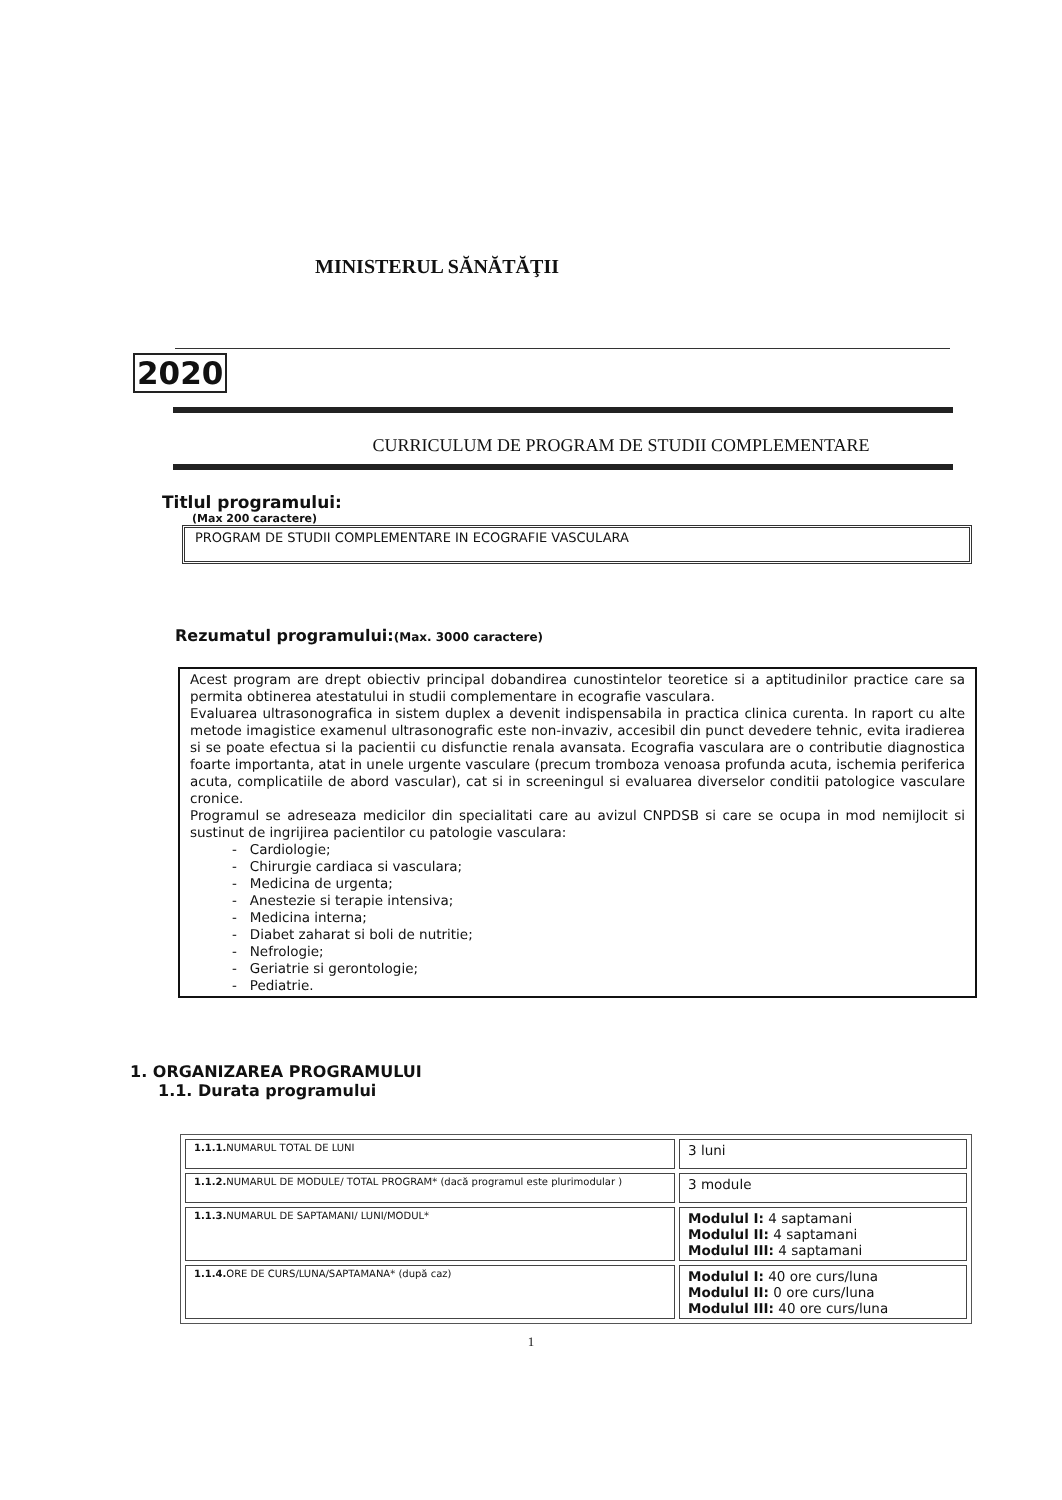MINISTERUL SĂNĂTĂŢII
2020
CURRICULUM DE PROGRAM DE STUDII COMPLEMENTARE
Titlul programului:
(Max 200 caractere)
PROGRAM DE STUDII COMPLEMENTARE IN ECOGRAFIE VASCULARA
Rezumatul programului:(Max. 3000 caractere)
Acest program are drept obiectiv principal dobandirea cunostintelor teoretice si a aptitudinilor practice care sa permita obtinerea atestatului in studii complementare in ecografie vasculara.
Evaluarea ultrasonografica in sistem duplex a devenit indispensabila in practica clinica curenta. In raport cu alte metode imagistice examenul ultrasonografic este non-invaziv, accesibil din punct devedere tehnic, evita iradierea si se poate efectua si la pacientii cu disfunctie renala avansata. Ecografia vasculara are o contributie diagnostica foarte importanta, atat in unele urgente vasculare (precum tromboza venoasa profunda acuta, ischemia periferica acuta, complicatiile de abord vascular), cat si in screeningul si evaluarea diverselor conditii patologice vasculare cronice.
Programul se adreseaza medicilor din specialitati care au avizul CNPDSB si care se ocupa in mod nemijlocit si sustinut de ingrijirea pacientilor cu patologie vasculara:
- Cardiologie;
- Chirurgie cardiaca si vasculara;
- Medicina de urgenta;
- Anestezie si terapie intensiva;
- Medicina interna;
- Diabet zaharat si boli de nutritie;
- Nefrologie;
- Geriatrie si gerontologie;
- Pediatrie.
1. ORGANIZAREA PROGRAMULUI
1.1. Durata programului
| 1.1.1. NUMARUL TOTAL DE LUNI | 3 luni |
| 1.1.2. NUMARUL DE MODULE/ TOTAL PROGRAM* (dacă programul este plurimodular ) | 3 module |
| 1.1.3. NUMARUL DE SAPTAMANI/ LUNI/MODUL* | Modulul I: 4 saptamani Modulul II: 4 saptamani Modulul III: 4 saptamani |
| 1.1.4. ORE DE CURS/LUNA/SAPTAMANA* (după caz) | Modulul I: 40 ore curs/luna Modulul II: 0 ore curs/luna Modulul III: 40 ore curs/luna |
1